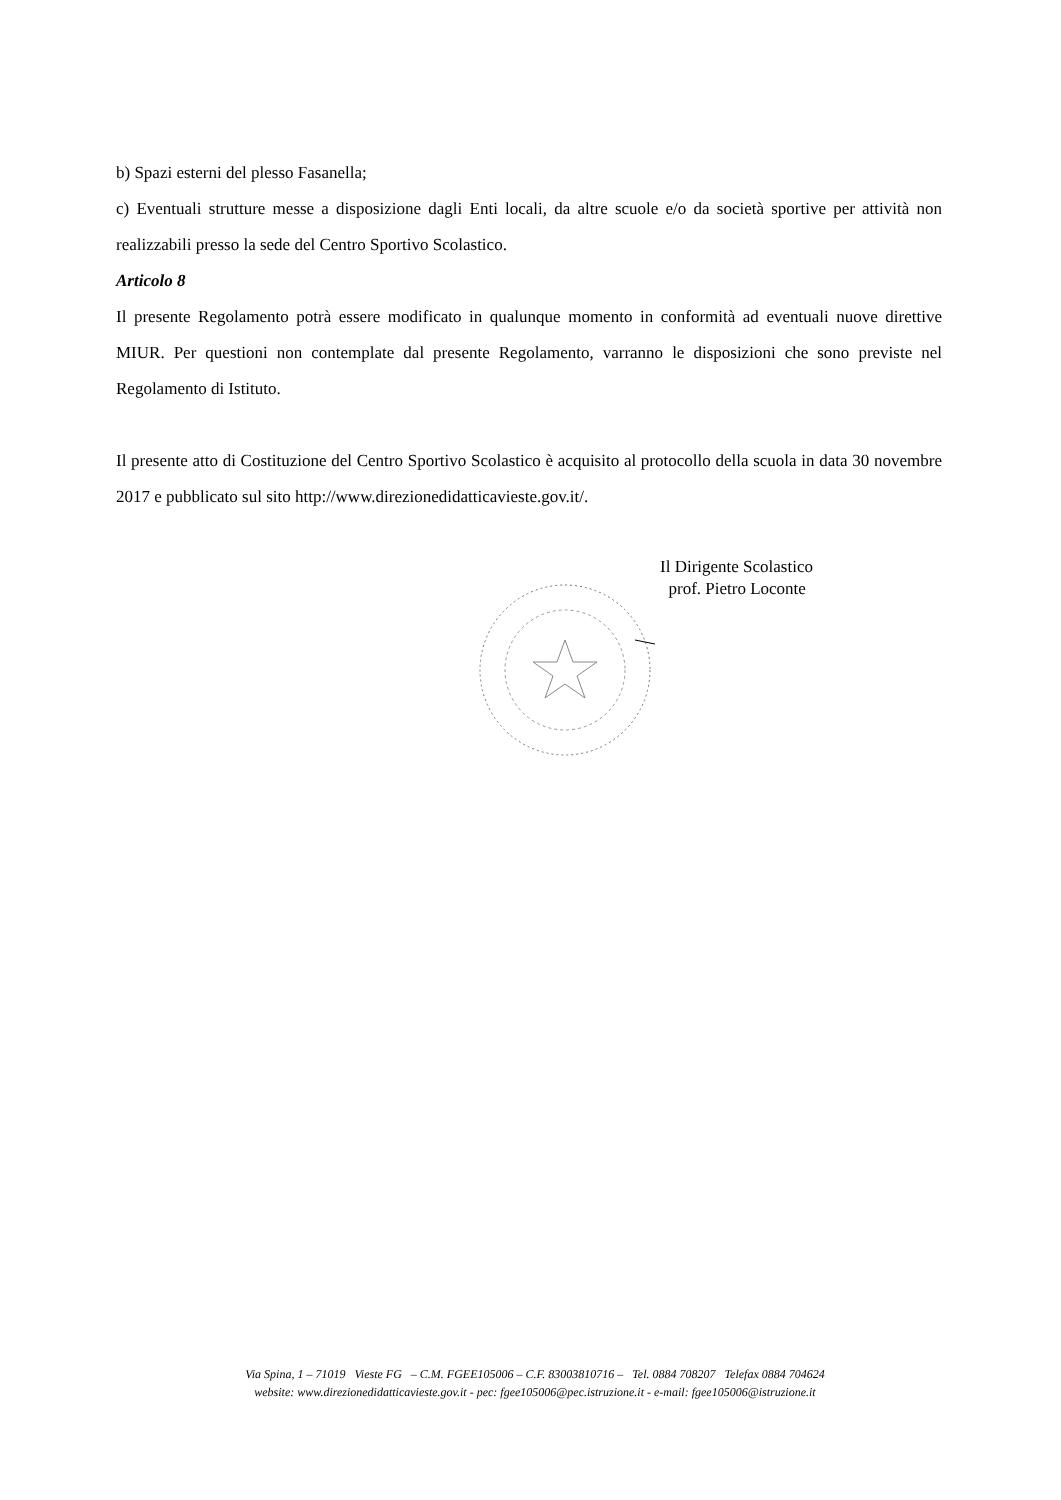b) Spazi esterni del plesso Fasanella;
c) Eventuali strutture messe a disposizione dagli Enti locali, da altre scuole e/o da società sportive per attività non realizzabili presso la sede del Centro Sportivo Scolastico.
Articolo 8
Il presente Regolamento potrà essere modificato in qualunque momento in conformità ad eventuali nuove direttive MIUR. Per questioni non contemplate dal presente Regolamento, varranno le disposizioni che sono previste nel Regolamento di Istituto.
Il presente atto di Costituzione del Centro Sportivo Scolastico è acquisito al protocollo della scuola in data 30 novembre 2017 e pubblicato sul sito http://www.direzionedidatticavieste.gov.it/.
Il Dirigente Scolastico
prof. Pietro Loconte
Via Spina, 1 – 71019 Vieste FG – C.M. FGEE105006 – C.F. 83003810716 – Tel. 0884 708207 Telefax 0884 704624
website: www.direzionedidatticavieste.gov.it - pec: fgee105006@pec.istruzione.it - e-mail: fgee105006@istruzione.it